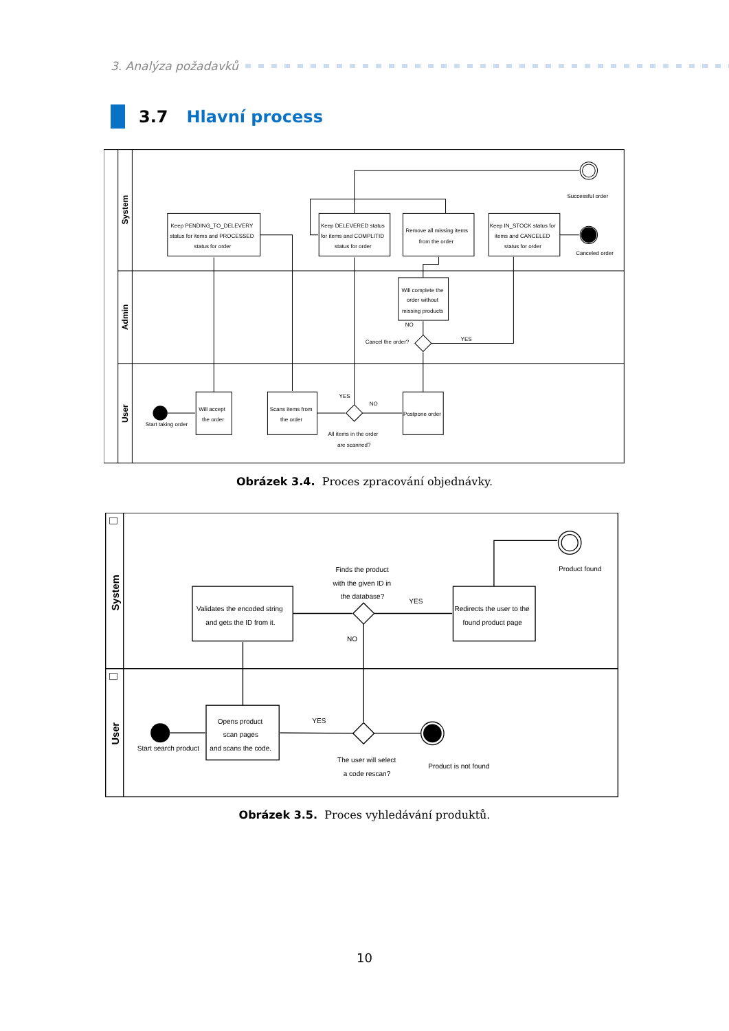3. Analýza požadavků
3.7 Hlavní process
System
Admin
User
Successful order
Keep PENDING_TO_DELEVERY
status for items and PROCESSED
status for order
Keep DELEVERED status
for items and COMPLITID
status for order
Remove all missing items
from the order
Keep IN_STOCK status for
items and CANCELED
status for order
Canceled order
Will complete the
order without
missing products
NO
Cancel the order?
YES
YES
NO
Will accept
the order
Scans items from
the order
Postpone order
Start taking order
All items in the order
are scanned?
Obrázek 3.4. Proces zpracování objednávky.
System
User
Product found
Finds the product
with the given ID in
the database?
YES
Validates the encoded string
and gets the ID from it.
Redirects the user to the
found product page
NO
YES
Opens product
scan pages
and scans the code.
Start search product
The user will select
a code rescan?
Product is not found
Obrázek 3.5. Proces vyhledávání produktů.
10